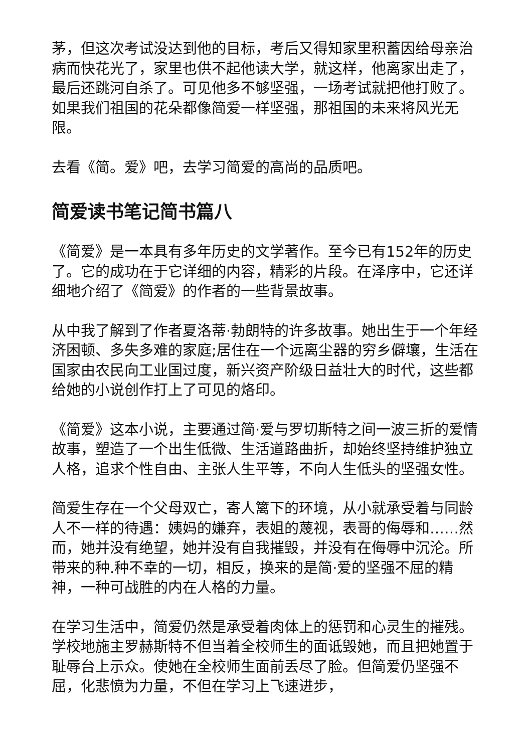茅，但这次考试没达到他的目标，考后又得知家里积蓄因给母亲治病而快花光了，家里也供不起他读大学，就这样，他离家出走了，最后还跳河自杀了。可见他多不够坚强，一场考试就把他打败了。如果我们祖国的花朵都像简爱一样坚强，那祖国的未来将风光无限。
去看《简。爱》吧，去学习简爱的高尚的品质吧。
简爱读书笔记简书篇八
《简爱》是一本具有多年历史的文学著作。至今已有152年的历史了。它的成功在于它详细的内容，精彩的片段。在泽序中，它还详细地介绍了《简爱》的作者的一些背景故事。
从中我了解到了作者夏洛蒂·勃朗特的许多故事。她出生于一个年经济困顿、多失多难的家庭;居住在一个远离尘器的穷乡僻壤，生活在国家由农民向工业国过度，新兴资产阶级日益壮大的时代，这些都给她的小说创作打上了可见的烙印。
《简爱》这本小说，主要通过简·爱与罗切斯特之间一波三折的爱情故事，塑造了一个出生低微、生活道路曲折，却始终坚持维护独立人格，追求个性自由、主张人生平等，不向人生低头的坚强女性。
简爱生存在一个父母双亡，寄人篱下的环境，从小就承受着与同龄人不一样的待遇：姨妈的嫌弃，表姐的蔑视，表哥的侮辱和……然而，她并没有绝望，她并没有自我摧毁，并没有在侮辱中沉沦。所带来的种.种不幸的一切，相反，换来的是简·爱的坚强不屈的精神，一种可战胜的内在人格的力量。
在学习生活中，简爱仍然是承受着肉体上的惩罚和心灵生的摧残。学校地施主罗赫斯特不但当着全校师生的面诋毁她，而且把她置于耻辱台上示众。使她在全校师生面前丢尽了脸。但简爱仍坚强不屈，化悲愤为力量，不但在学习上飞速进步，